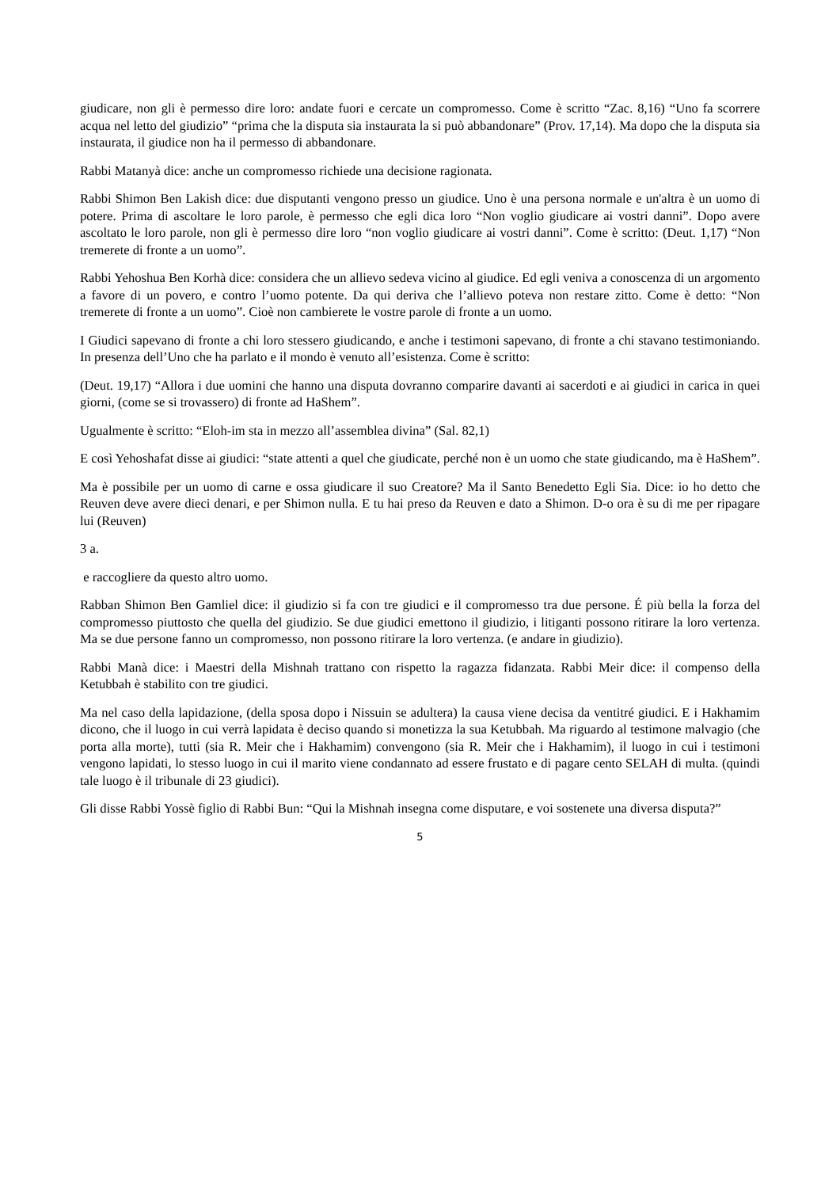giudicare, non gli è permesso dire loro: andate fuori e cercate un compromesso. Come è scritto “Zac. 8,16) “Uno fa scorrere acqua nel letto del giudizio” “prima che la disputa sia instaurata la si può abbandonare” (Prov. 17,14). Ma dopo che la disputa sia instaurata, il giudice non ha il permesso di abbandonare.
Rabbi Matanyà dice: anche un compromesso richiede una decisione ragionata.
Rabbi Shimon Ben Lakish dice: due disputanti vengono presso un giudice. Uno è una persona normale e un'altra è un uomo di potere. Prima di ascoltare le loro parole, è permesso che egli dica loro “Non voglio giudicare ai vostri danni”. Dopo avere ascoltato le loro parole, non gli è permesso dire loro “non voglio giudicare ai vostri danni”. Come è scritto: (Deut. 1,17) “Non tremerete di fronte a un uomo”.
Rabbi Yehoshua Ben Korhà dice: considera che un allievo sedeva vicino al giudice. Ed egli veniva a conoscenza di un argomento a favore di un povero, e contro l’uomo potente. Da qui deriva che l’allievo poteva non restare zitto. Come è detto: “Non tremerete di fronte a un uomo”. Cioè non cambierete le vostre parole di fronte a un uomo.
I Giudici sapevano di fronte a chi loro stessero giudicando, e anche i testimoni sapevano, di fronte a chi stavano testimoniando. In presenza dell’Uno che ha parlato e il mondo è venuto all’esistenza. Come è scritto:
(Deut. 19,17) “Allora i due uomini che hanno una disputa dovranno comparire davanti ai sacerdoti e ai giudici in carica in quei giorni, (come se si trovassero) di fronte ad HaShem”.
Ugualmente è scritto: “Eloh-im sta in mezzo all’assemblea divina” (Sal. 82,1)
E così Yehoshafat disse ai giudici: “state attenti a quel che giudicate, perché non è un uomo che state giudicando, ma è HaShem”.
Ma è possibile per un uomo di carne e ossa giudicare il suo Creatore? Ma il Santo Benedetto Egli Sia. Dice: io ho detto che Reuven deve avere dieci denari, e per Shimon nulla. E tu hai preso da Reuven e dato a Shimon. D-o ora è su di me per ripagare lui (Reuven)
3 a.
e raccogliere da questo altro uomo.
Rabban Shimon Ben Gamliel dice: il giudizio si fa con tre giudici e il compromesso tra due persone. É più bella la forza del compromesso piuttosto che quella del giudizio. Se due giudici emettono il giudizio, i litiganti possono ritirare la loro vertenza. Ma se due persone fanno un compromesso, non possono ritirare la loro vertenza. (e andare in giudizio).
Rabbi Manà dice: i Maestri della Mishnah trattano con rispetto la ragazza fidanzata. Rabbi Meir dice: il compenso della Ketubbah è stabilito con tre giudici.
Ma nel caso della lapidazione, (della sposa dopo i Nissuin se adultera) la causa viene decisa da ventitré giudici. E i Hakhamim dicono, che il luogo in cui verrà lapidata è deciso quando si monetizza la sua Ketubbah. Ma riguardo al testimone malvagio (che porta alla morte), tutti (sia R. Meir che i Hakhamim) convengono (sia R. Meir che i Hakhamim), il luogo in cui i testimoni vengono lapidati, lo stesso luogo in cui il marito viene condannato ad essere frustato e di pagare cento SELAH di multa. (quindi tale luogo è il tribunale di 23 giudici).
Gli disse Rabbi Yossè figlio di Rabbi Bun: “Qui la Mishnah insegna come disputare, e voi sostenete una diversa disputa?”
5